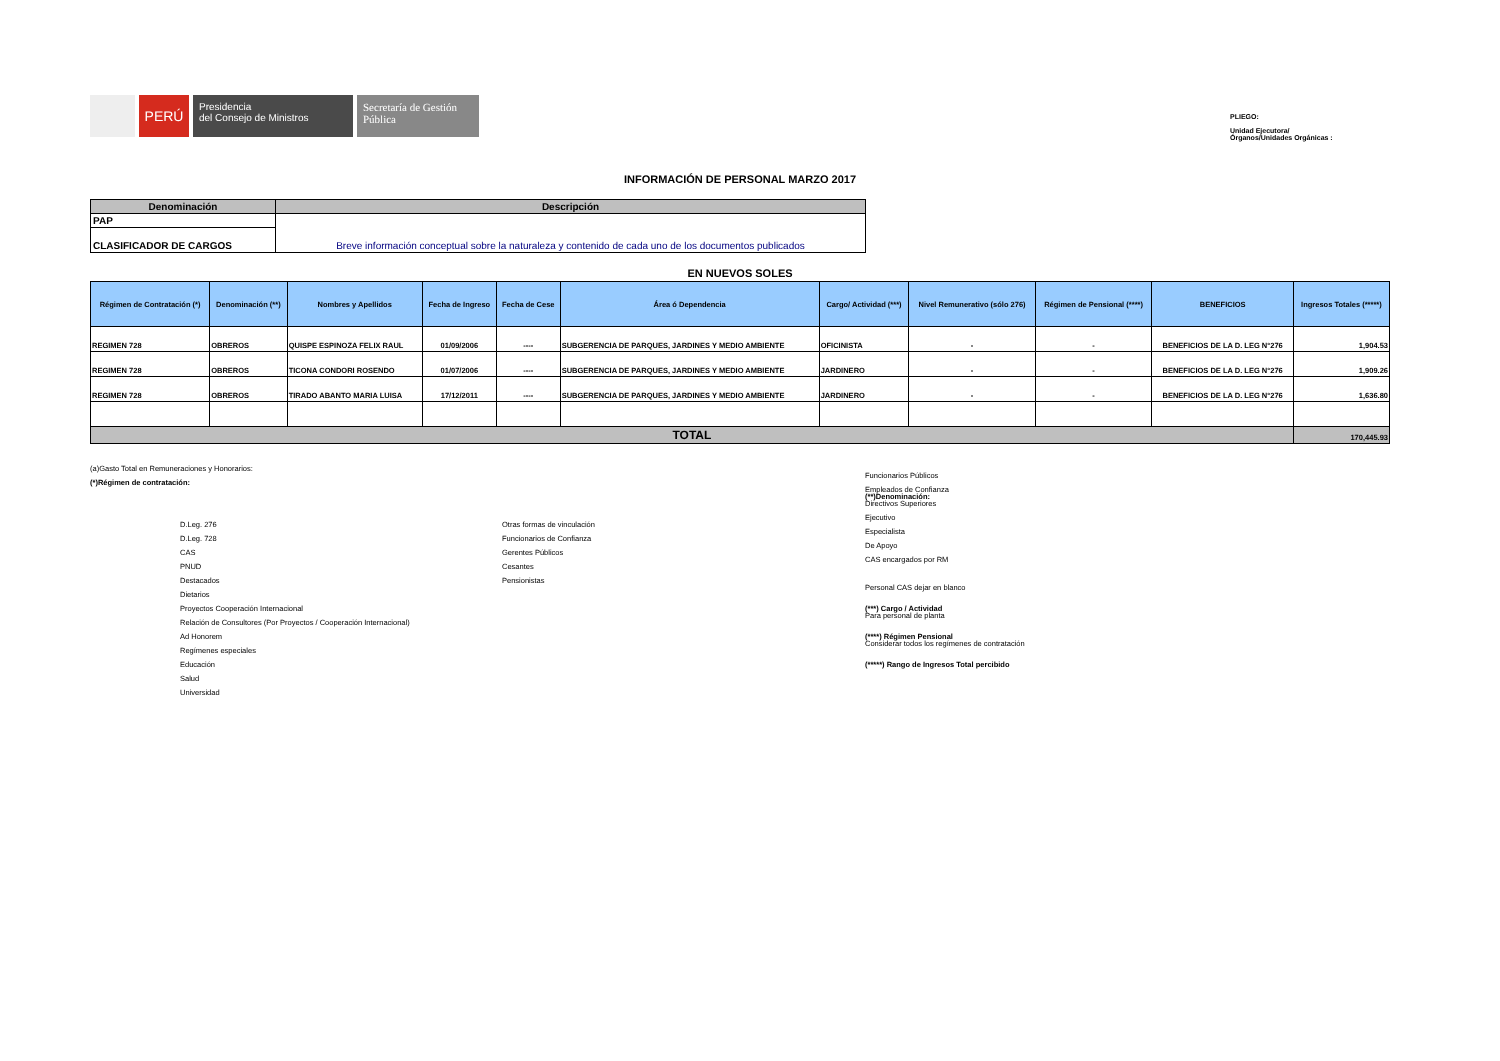PERÚ
Presidencia
del Consejo de Ministros
Secretaría de Gestión Pública
PLIEGO:
Unidad Ejecutora/
Órganos/Unidades Orgánicas :
INFORMACIÓN DE PERSONAL MARZO 2017
| Denominación | Descripción |
| --- | --- |
| PAP | Breve información conceptual sobre la naturaleza y contenido de cada uno de los documentos publicados |
| CLASIFICADOR DE CARGOS | |
EN NUEVOS SOLES
| Régimen de Contratación (*) | Denominación (**) | Nombres y Apellidos | Fecha de Ingreso | Fecha de Cese | Área ó Dependencia | Cargo/ Actividad (***) | Nivel Remunerativo (sólo 276) | Régimen de Pensional (****) | BENEFICIOS | Ingresos Totales (*****) |
| --- | --- | --- | --- | --- | --- | --- | --- | --- | --- | --- |
| REGIMEN 728 | OBREROS | QUISPE ESPINOZA FELIX RAUL | 01/09/2006 | ---- | SUBGERENCIA DE PARQUES, JARDINES Y MEDIO AMBIENTE | OFICINISTA | - | - | BENEFICIOS DE LA D. LEG N°276 | 1,904.53 |
| REGIMEN 728 | OBREROS | TICONA CONDORI ROSENDO | 01/07/2006 | ---- | SUBGERENCIA DE PARQUES, JARDINES Y MEDIO AMBIENTE | JARDINERO | - | - | BENEFICIOS DE LA D. LEG N°276 | 1,909.26 |
| REGIMEN 728 | OBREROS | TIRADO ABANTO MARIA LUISA | 17/12/2011 | ---- | SUBGERENCIA DE PARQUES, JARDINES Y MEDIO AMBIENTE | JARDINERO | - | - | BENEFICIOS DE LA D. LEG N°276 | 1,636.80 |
| TOTAL | | | | | | | | | | 170,445.93 |
(a)Gasto Total en Remuneraciones y Honorarios:
(*)Régimen de contratación:
D.Leg. 276
D.Leg. 728
CAS
PNUD
Destacados
Dietarios
Proyectos Cooperación Internacional
Relación de Consultores (Por Proyectos / Cooperación Internacional)
Ad Honorem
Regímenes especiales
Educación
Salud
Universidad
Otras formas de vinculación
Funcionarios de Confianza
Gerentes Públicos
Cesantes
Pensionistas
(**)Denominación:
(***) Cargo / Actividad
(****) Régimen Pensional
(*****) Rango de Ingresos Total percibido
Funcionarios Públicos
Empleados de Confianza
Directivos Superiores
Ejecutivo
Especialista
De Apoyo
CAS encargados por RM
Personal CAS dejar en blanco
Para personal de planta
Considerar todos los regímenes de contratación